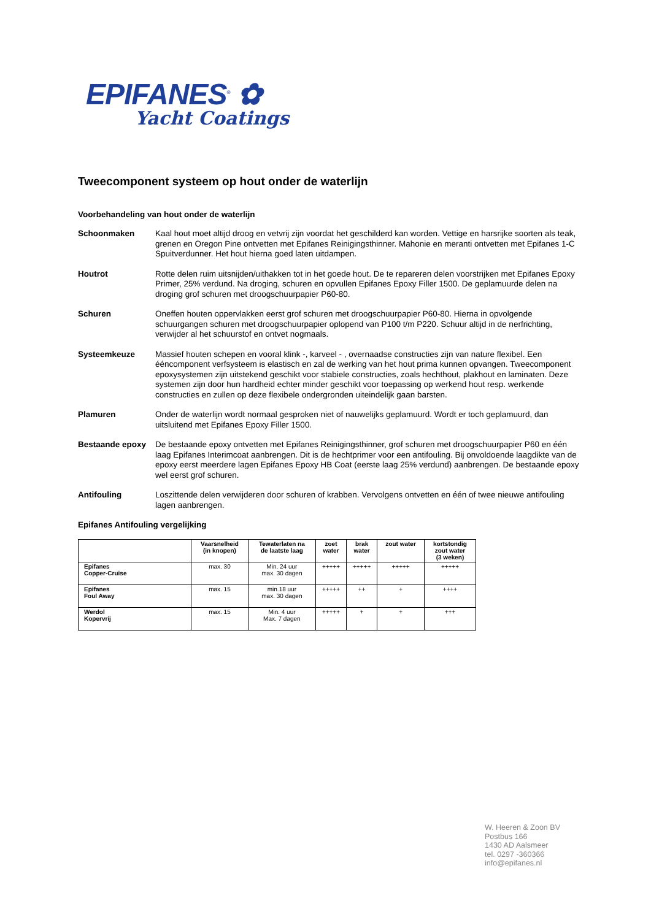EPIFANES<sup>®</sup> ✿
Yacht Coatings
Tweecomponent systeem op hout onder de waterlijn
Voorbehandeling van hout onder de waterlijn
Schoonmaken Kaal hout moet altijd droog en vetvrij zijn voordat het geschilderd kan worden. Vettige en harsrijke soorten als teak, grenen en Oregon Pine ontvetten met Epifanes Reinigingsthinner. Mahonie en meranti ontvetten met Epifanes 1-C Spuitverdunner. Het hout hierna goed laten uitdampen.
Houtrot Rotte delen ruim uitsnijden/uithakken tot in het goede hout. De te repareren delen voorstrijken met Epifanes Epoxy Primer, 25% verdund. Na droging, schuren en opvullen Epifanes Epoxy Filler 1500. De geplamuurde delen na droging grof schuren met droogschuurpapier P60-80.
Schuren Oneffen houten oppervlakken eerst grof schuren met droogschuurpapier P60-80. Hierna in opvolgende schuurgangen schuren met droogschuurpapier oplopend van P100 t/m P220. Schuur altijd in de nerfrichting, verwijder al het schuurstof en ontvet nogmaals.
Systeemkeuze Massief houten schepen en vooral klink -, karveel - , overnaadse constructies zijn van nature flexibel. Een ééncomponent verfsysteem is elastisch en zal de werking van het hout prima kunnen opvangen. Tweecomponent epoxysystemen zijn uitstekend geschikt voor stabiele constructies, zoals hechthout, plakhout en laminaten. Deze systemen zijn door hun hardheid echter minder geschikt voor toepassing op werkend hout resp. werkende constructies en zullen op deze flexibele ondergronden uiteindelijk gaan barsten.
Plamuren Onder de waterlijn wordt normaal gesproken niet of nauwelijks geplamuurd. Wordt er toch geplamuurd, dan uitsluitend met Epifanes Epoxy Filler 1500.
Bestaande epoxy De bestaande epoxy ontvetten met Epifanes Reinigingsthinner, grof schuren met droogschuurpapier P60 en één laag Epifanes Interimcoat aanbrengen. Dit is de hechtprimer voor een antifouling. Bij onvoldoende laagdikte van de epoxy eerst meerdere lagen Epifanes Epoxy HB Coat (eerste laag 25% verdund) aanbrengen. De bestaande epoxy wel eerst grof schuren.
Antifouling Loszittende delen verwijderen door schuren of krabben. Vervolgens ontvetten en één of twee nieuwe antifouling lagen aanbrengen.
Epifanes Antifouling vergelijking
| | Vaarsnelheid (in knopen) | Tewaterlaten na de laatste laag | zoet water | brak water | zout water | kortstondig zout water (3 weken) |
| --- | --- | --- | --- | --- | --- | --- |
| Epifanes Copper-Cruise | max. 30 | Min. 24 uur max. 30 dagen | +++++ | +++++ | +++++ | +++++ |
| Epifanes Foul Away | max. 15 | min.18 uur max. 30 dagen | +++++ | ++ | + | ++++ |
| Werdol Kopervrij | max. 15 | Min. 4 uur Max. 7 dagen | +++++ | + | + | +++ |
W. Heeren & Zoon BV
Postbus 166
1430 AD Aalsmeer
tel. 0297 -360366
info@epifanes.nl